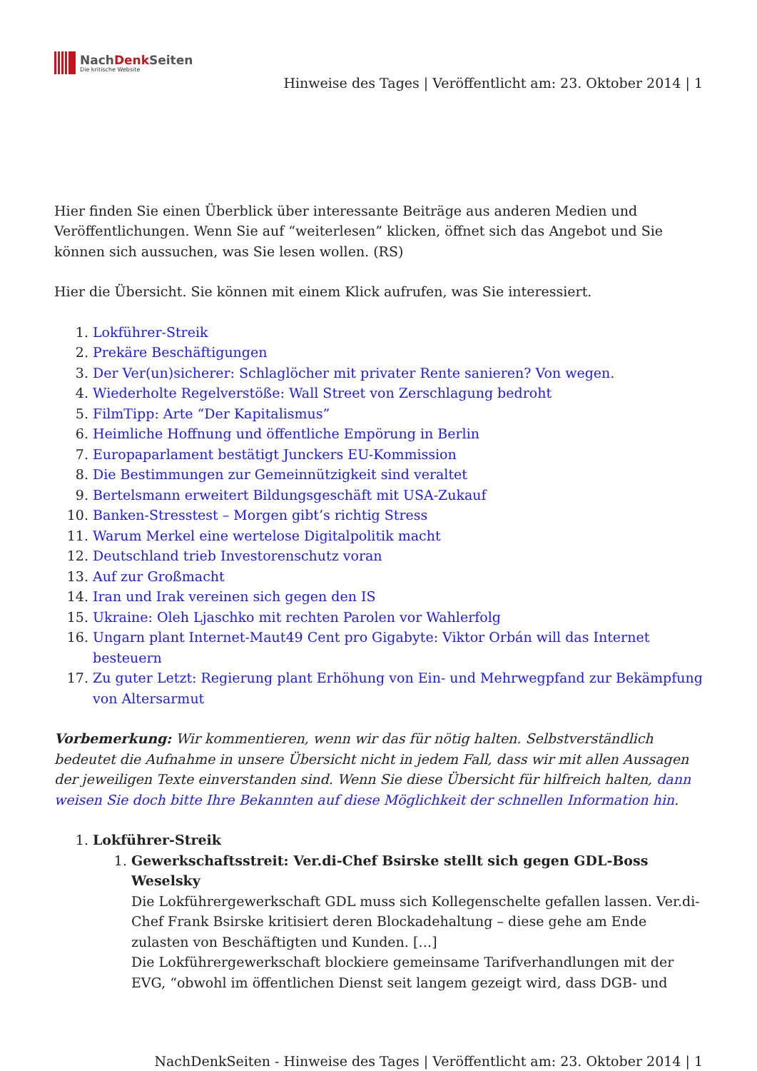NachDenk Seiten
Die kritische Website
Hinweise des Tages | Veröffentlicht am: 23. Oktober 2014 | 1
Hier finden Sie einen Überblick über interessante Beiträge aus anderen Medien und Veröffentlichungen. Wenn Sie auf “weiterlesen” klicken, öffnet sich das Angebot und Sie können sich aussuchen, was Sie lesen wollen. (RS)
Hier die Übersicht. Sie können mit einem Klick aufrufen, was Sie interessiert.
1. Lokführer-Streik
2. Prekäre Beschäftigungen
3. Der Ver(un)sicherer: Schlaglöcher mit privater Rente sanieren? Von wegen.
4. Wiederholte Regelverstöße: Wall Street von Zerschlagung bedroht
5. FilmTipp: Arte “Der Kapitalismus”
6. Heimliche Hoffnung und öffentliche Empörung in Berlin
7. Europaparlament bestätigt Junckers EU-Kommission
8. Die Bestimmungen zur Gemeinnützigkeit sind veraltet
9. Bertelsmann erweitert Bildungsgeschäft mit USA-Zukauf
10. Banken-Stresstest – Morgen gibt’s richtig Stress
11. Warum Merkel eine wertelose Digitalpolitik macht
12. Deutschland trieb Investorenschutz voran
13. Auf zur Großmacht
14. Iran und Irak vereinen sich gegen den IS
15. Ukraine: Oleh Ljaschko mit rechten Parolen vor Wahlerfolg
16. Ungarn plant Internet-Maut49 Cent pro Gigabyte: Viktor Orbán will das Internet besteuern
17. Zu guter Letzt: Regierung plant Erhöhung von Ein- und Mehrwegpfand zur Bekämpfung von Altersarmut
Vorbemerkung: Wir kommentieren, wenn wir das für nötig halten. Selbstverständlich bedeutet die Aufnahme in unsere Übersicht nicht in jedem Fall, dass wir mit allen Aussagen der jeweiligen Texte einverstanden sind. Wenn Sie diese Übersicht für hilfreich halten, dann weisen Sie doch bitte Ihre Bekannten auf diese Möglichkeit der schnellen Information hin.
1. Lokführer-Streik
1. Gewerkschaftsstreit: Ver.di-Chef Bsirske stellt sich gegen GDL-Boss Weselsky
Die Lokführergewerkschaft GDL muss sich Kollegenschelte gefallen lassen. Ver.di-Chef Frank Bsirske kritisiert deren Blockadehaltung – diese gehe am Ende zulasten von Beschäftigten und Kunden. […]
Die Lokführergewerkschaft blockiere gemeinsame Tarifverhandlungen mit der EVG, “obwohl im öffentlichen Dienst seit langem gezeigt wird, dass DGB- und
NachDenkSeiten - Hinweise des Tages | Veröffentlicht am: 23. Oktober 2014 | 1